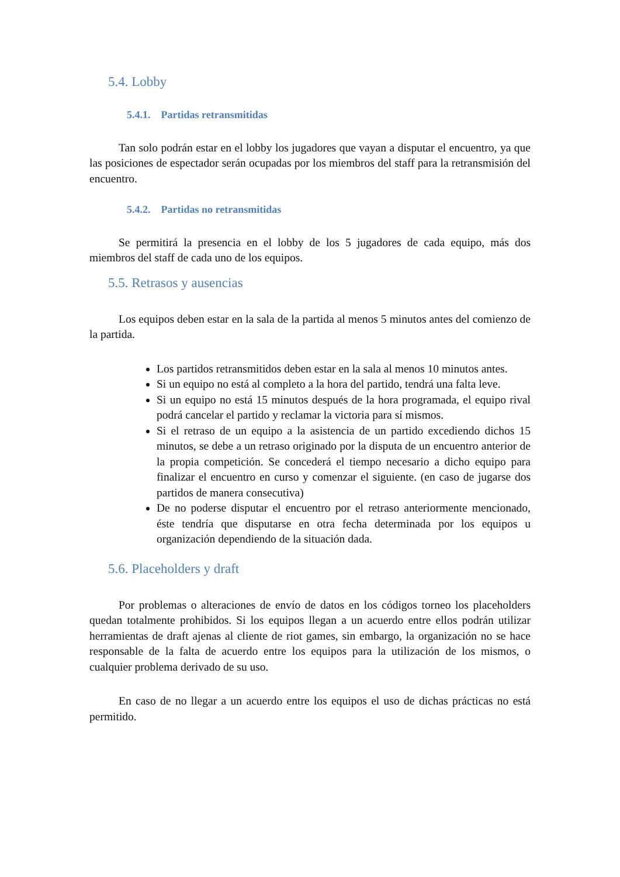5.4. Lobby
5.4.1. Partidas retransmitidas
Tan solo podrán estar en el lobby los jugadores que vayan a disputar el encuentro, ya que las posiciones de espectador serán ocupadas por los miembros del staff para la retransmisión del encuentro.
5.4.2. Partidas no retransmitidas
Se permitirá la presencia en el lobby de los 5 jugadores de cada equipo, más dos miembros del staff de cada uno de los equipos.
5.5. Retrasos y ausencias
Los equipos deben estar en la sala de la partida al menos 5 minutos antes del comienzo de la partida.
Los partidos retransmitidos deben estar en la sala al menos 10 minutos antes.
Si un equipo no está al completo a la hora del partido, tendrá una falta leve.
Si un equipo no está 15 minutos después de la hora programada, el equipo rival podrá cancelar el partido y reclamar la victoria para sí mismos.
Si el retraso de un equipo a la asistencia de un partido excediendo dichos 15 minutos, se debe a un retraso originado por la disputa de un encuentro anterior de la propia competición. Se concederá el tiempo necesario a dicho equipo para finalizar el encuentro en curso y comenzar el siguiente. (en caso de jugarse dos partidos de manera consecutiva)
De no poderse disputar el encuentro por el retraso anteriormente mencionado, éste tendría que disputarse en otra fecha determinada por los equipos u organización dependiendo de la situación dada.
5.6. Placeholders y draft
Por problemas o alteraciones de envío de datos en los códigos torneo los placeholders quedan totalmente prohibidos. Si los equipos llegan a un acuerdo entre ellos podrán utilizar herramientas de draft ajenas al cliente de riot games, sin embargo, la organización no se hace responsable de la falta de acuerdo entre los equipos para la utilización de los mismos, o cualquier problema derivado de su uso.
En caso de no llegar a un acuerdo entre los equipos el uso de dichas prácticas no está permitido.